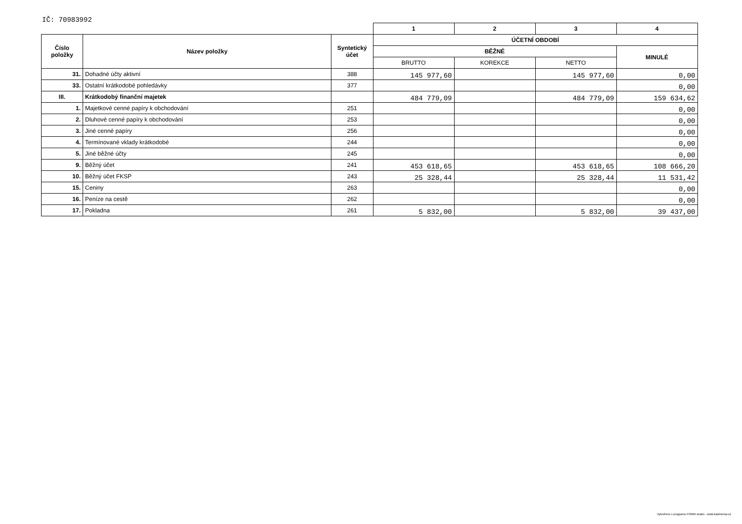IČ: 70983992
| | | | 1 | 2 | 3 | 4 |
| Číslo položky | Název položky | Syntetický účet | ÚČETNÍ OBDOBÍ | | | |
| | | | BĚŽNÉ | | | MINULÉ |
| | | | BRUTTO | KOREKCE | NETTO | |
| 31. | Dohadné účty aktivní | 388 | 145 977,60 | | 145 977,60 | 0,00 |
| 33. | Ostatní krátkodobé pohledávky | 377 | | | | 0,00 |
| III. | Krátkodobý finanční majetek | | 484 779,09 | | 484 779,09 | 159 634,62 |
| 1. | Majetkové cenné papíry k obchodování | 251 | | | | 0,00 |
| 2. | Dluhové cenné papíry k obchodování | 253 | | | | 0,00 |
| 3. | Jiné cenné papíry | 256 | | | | 0,00 |
| 4. | Termínované vklady krátkodobé | 244 | | | | 0,00 |
| 5. | Jiné běžné účty | 245 | | | | 0,00 |
| 9. | Běžný účet | 241 | 453 618,65 | | 453 618,65 | 108 666,20 |
| 10. | Běžný účet FKSP | 243 | 25 328,44 | | 25 328,44 | 11 531,42 |
| 15. | Ceniny | 263 | | | | 0,00 |
| 16. | Peníze na cestě | 262 | | | | 0,00 |
| 17. | Pokladna | 261 | 5 832,00 | | 5 832,00 | 39 437,00 |
Vytvořeno v programu FORM studio - www.kastnersw.cz